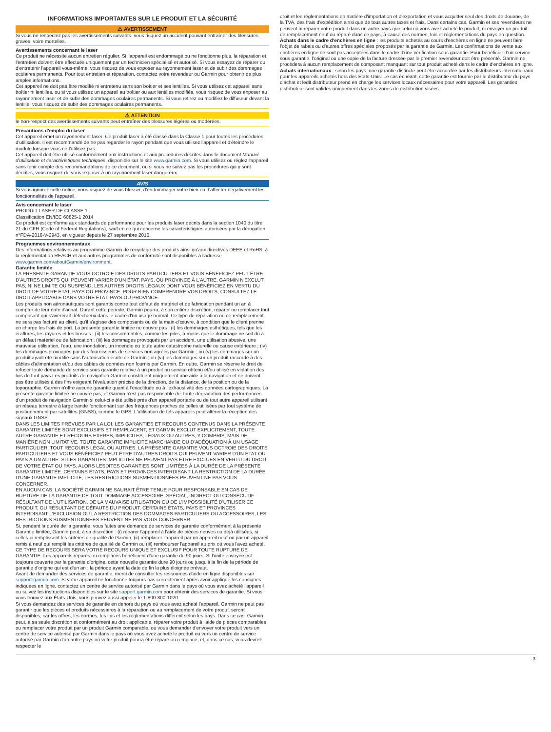INFORMATIONS IMPORTANTES SUR LE PRODUIT ET LA SÉCURITÉ
⚠ AVERTISSEMENT
Si vous ne respectez pas les avertissements suivants, vous risquez un accident pouvant entraîner des blessures graves, voire mortelles.
Avertissements concernant le laser
Ce produit ne nécessite aucun entretien régulier. Si l'appareil est endommagé ou ne fonctionne plus, la réparation et l'entretien doivent être effectués uniquement par un technicien spécialisé et autorisé. Si vous essayez de réparer ou d'entretenir l'appareil vous-même, vous risquez de vous exposer au rayonnement laser et de subir des dommages oculaires permanents. Pour tout entretien et réparation, contactez votre revendeur ou Garmin pour obtenir de plus amples informations.
Cet appareil ne doit pas être modifié ni entretenu sans son boîtier et ses lentilles. Si vous utilisez cet appareil sans boîtier ni lentilles, ou si vous utilisez un appareil au boîtier ou aux lentilles modifiés, vous risquez de vous exposer au rayonnement laser et de subir des dommages oculaires permanents. Si vous retirez ou modifiez le diffuseur devant la lentille, vous risquez de subir des dommages oculaires permanents.
⚠ ATTENTION
le non-respect des avertissements suivants peut entraîner des blessures légères ou modérées.
Précautions d'emploi du laser
Cet appareil émet un rayonnement laser. Ce produit laser a été classé dans la Classe 1 pour toutes les procédures d'utilisation. Il est recommandé de ne pas regarder le rayon pendant que vous utilisez l'appareil et d'éteindre le module lorsque vous ne l'utilisez pas.
Cet appareil doit être utilisé conformément aux instructions et aux procédures décrites dans le document Manuel d'utilisation et caractéristiques techniques, disponible sur le site www.garmin.com. Si vous utilisez ou réglez l'appareil sans tenir compte des recommandations de ce document, ou si vous ne suivez pas les procédures qui y sont décrites, vous risquez de vous exposer à un rayonnement laser dangereux.
AVIS
Si vous ignorez cette notice, vous risquez de vous blesser, d'endommager votre bien ou d'affecter négativement les fonctionnalités de l'appareil.
Avis concernant le laser
PRODUIT LASER DE CLASSE 1
Classification EN/IEC 60825-1 2014
Ce produit est conforme aux standards de performance pour les produits laser décrits dans la section 1040 du titre 21 du CFR (Code of Federal Regulations), sauf en ce qui concerne les caractéristiques autorisées par la dérogation n°FDA-2016-V-2943, en vigueur depuis le 27 septembre 2016.
Programmes environnementaux
Des informations relatives au programme Garmin de recyclage des produits ainsi qu'aux directives DEEE et RoHS, à la réglementation REACH et aux autres programmes de conformité sont disponibles à l'adresse www.garmin.com/aboutGarmin/environment.
Garantie limitée
LA PRÉSENTE GARANTIE VOUS OCTROIE DES DROITS PARTICULIERS ET VOUS BÉNÉFICIEZ PEUT-ÊTRE D'AUTRES DROITS QUI PEUVENT VARIER D'UN ÉTAT, PAYS, OU PROVINCE À L'AUTRE. GARMIN N'EXCLUT PAS, NI NE LIMITE OU SUSPEND, LES AUTRES DROITS LÉGAUX DONT VOUS BÉNÉFICIEZ EN VERTU DU DROIT DE VOTRE ÉTAT, PAYS OU PROVINCE. POUR BIEN COMPRENDRE VOS DROITS, CONSULTEZ LE DROIT APPLICABLE DANS VOTRE ÉTAT, PAYS OU PROVINCE.
Les produits non aéronautiques sont garantis contre tout défaut de matériel et de fabrication pendant un an à compter de leur date d'achat. Durant cette période, Garmin pourra, à son entière discrétion, réparer ou remplacer tout composant qui s'avérerait défectueux dans le cadre d'un usage normal. Ce type de réparation ou de remplacement ne sera pas facturé au client, qu'il s'agisse des composants ou de la main-d'œuvre, à condition que le client prenne en charge les frais de port. La présente garantie limitée ne couvre pas : (i) les dommages esthétiques, tels que les éraflures, les rayures et les bosses ; (ii) les consommables, comme les piles, à moins que le dommage ne soit dû à un défaut matériel ou de fabrication ; (iii) les dommages provoqués par un accident, une utilisation abusive, une mauvaise utilisation, l'eau, une inondation, un incendie ou toute autre catastrophe naturelle ou cause extérieure ; (iv) les dommages provoqués par des fournisseurs de services non agréés par Garmin ; ou (v) les dommages sur un produit ayant été modifié sans l'autorisation écrite de Garmin ; ou (vi) les dommages sur un produit raccordé à des câbles d'alimentation et/ou des câbles de données non fournis par Garmin. En outre, Garmin se réserve le droit de refuser toute demande de service sous garantie relative à un produit ou service obtenu et/ou utilisé en violation des lois de tout pays.Les produits de navigation Garmin constituent uniquement une aide à la navigation et ne doivent pas être utilisés à des fins exigeant l'évaluation précise de la direction, de la distance, de la position ou de la topographie. Garmin n'offre aucune garantie quant à l'exactitude ou à l'exhaustivité des données cartographiques. La présente garantie limitée ne couvre pas, et Garmin n'est pas responsable de, toute dégradation des performances d'un produit de navigation Garmin si celui-ci a été utilisé près d'un appareil portable ou de tout autre appareil utilisant un réseau terrestre à large bande fonctionnant sur des fréquences proches de celles utilisées par tout système de positionnement par satellites (GNSS), comme le GPS. L'utilisation de tels appareils peut altérer la réception des signaux GNSS.
DANS LES LIMITES PRÉVUES PAR LA LOI, LES GARANTIES ET RECOURS CONTENUS DANS LA PRÉSENTE GARANTIE LIMITÉE SONT EXCLUSIFS ET REMPLACENT, ET GARMIN EXCLUT EXPLICITEMENT, TOUTE AUTRE GARANTIE ET RECOURS EXPRÈS, IMPLICITES, LÉGAUX OU AUTRES, Y COMPRIS, MAIS DE MANIÈRE NON LIMITATIVE, TOUTE GARANTIE IMPLICITE MARCHANDE OU D'ADÉQUATION À UN USAGE PARTICULIER, TOUT RECOURS LÉGAL OU AUTRES. LA PRÉSENTE GARANTIE VOUS OCTROIE DES DROITS PARTICULIERS ET VOUS BÉNÉFICIEZ PEUT-ÊTRE D'AUTRES DROITS QUI PEUVENT VARIER D'UN ÉTAT OU PAYS À UN AUTRE. SI LES GARANTIES IMPLICITES NE PEUVENT PAS ÊTRE EXCLUES EN VERTU DU DROIT DE VOTRE ÉTAT OU PAYS, ALORS LESDITES GARANTIES SONT LIMITÉES À LA DURÉE DE LA PRÉSENTE GARANTIE LIMITÉE. CERTAINS ÉTATS, PAYS ET PROVINCES INTERDISANT LA RESTRICTION DE LA DURÉE D'UNE GARANTIE IMPLICITE, LES RESTRICTIONS SUSMENTIONNÉES PEUVENT NE PAS VOUS CONCERNER.
EN AUCUN CAS, LA SOCIÉTÉ GARMIN NE SAURAIT ÊTRE TENUE POUR RESPONSABLE EN CAS DE RUPTURE DE LA GARANTIE DE TOUT DOMMAGE ACCESSOIRE, SPÉCIAL, INDIRECT OU CONSÉCUTIF RÉSULTANT DE L'UTILISATION, DE LA MAUVAISE UTILISATION OU DE L'IMPOSSIBILITÉ D'UTILISER CE PRODUIT, OU RÉSULTANT DE DÉFAUTS DU PRODUIT. CERTAINS ÉTATS, PAYS ET PROVINCES INTERDISANT L'EXCLUSION OU LA RESTRICTION DES DOMMAGES PARTICULIERS OU ACCESSOIRES, LES RESTRICTIONS SUSMENTIONNÉES PEUVENT NE PAS VOUS CONCERNER.
Si, pendant la durée de la garantie, vous faites une demande de services de garantie conformément à la présente Garantie limitée, Garmin peut, à sa discrétion : (i) réparer l'appareil à l'aide de pièces neuves ou déjà utilisées, si celles-ci remplissent les critères de qualité de Garmin, (ii) remplacer l'appareil par un appareil neuf ou par un appareil remis à neuf qui remplit les critères de qualité de Garmin ou (iii) rembourser l'appareil au prix où vous l'avez acheté. CE TYPE DE RECOURS SERA VOTRE RECOURS UNIQUE ET EXCLUSIF POUR TOUTE RUPTURE DE GARANTIE. Les appareils réparés ou remplacés bénéficient d'une garantie de 90 jours. Si l'unité envoyée est toujours couverte par la garantie d'origine, cette nouvelle garantie dure 90 jours ou jusqu'à la fin de la période de garantie d'origine qui est d'un an ; la période ayant la date de fin la plus éloignée prévaut.
Avant de demander des services de garantie, merci de consulter les ressources d'aide en ligne disponibles sur support.garmin.com. Si votre appareil ne fonctionne toujours pas correctement après avoir appliqué les consignes indiquées en ligne, contactez un centre de service autorisé par Garmin dans le pays où vous avez acheté l'appareil ou suivez les instructions disponibles sur le site support.garmin.com pour obtenir des services de garantie. Si vous vous trouvez aux États-Unis, vous pouvez aussi appeler le 1-800-800-1020.
Si vous demandez des services de garantie en dehors du pays où vous avez acheté l'appareil, Garmin ne peut pas garantir que les pièces et produits nécessaires à la réparation ou au remplacement de votre produit seront disponibles, car les offres, les normes, les lois et les réglementations diffèrent selon les pays. Dans ce cas, Garmin peut, à sa seule discrétion et conformément au droit applicable, réparer votre produit à l'aide de pièces comparables ou remplacer votre produit par un produit Garmin comparable, ou vous demander d'envoyer votre produit vers un centre de service autorisé par Garmin dans le pays où vous avez acheté le produit ou vers un centre de service autorisé par Garmin d'un autre pays où votre produit pourra être réparé ou remplacé, et, dans ce cas, vous devrez respecter le
droit et les réglementations en matière d'importation et d'exportation et vous acquitter seul des droits de douane, de la TVA, des frais d'expédition ainsi que de tous autres taxes et frais. Dans certains cas, Garmin et ses revendeurs ne peuvent ni réparer votre produit dans un autre pays que celui où vous avez acheté le produit, ni envoyer un produit de remplacement neuf ou réparé dans ce pays, à cause des normes, lois et réglementations du pays en question.
Achats dans le cadre d'enchères en ligne : les produits achetés au cours d'enchères en ligne ne peuvent faire l'objet de rabais ou d'autres offres spéciales proposés par la garantie de Garmin. Les confirmations de vente aux enchères en ligne ne sont pas acceptées dans le cadre d'une vérification sous garantie. Pour bénéficier d'un service sous garantie, l'original ou une copie de la facture dressée par le premier revendeur doit être présenté. Garmin ne procédera à aucun remplacement de composant manquant sur tout produit acheté dans le cadre d'enchères en ligne.
Achats internationaux : selon les pays, une garantie distincte peut être accordée par les distributeurs internationaux pour les appareils achetés hors des Etats-Unis. Le cas échéant, cette garantie est fournie par le distributeur du pays d'achat et ledit distributeur prend en charge les services locaux nécessaires pour votre appareil. Les garanties distributeur sont valides uniquement dans les zones de distribution visées.
3